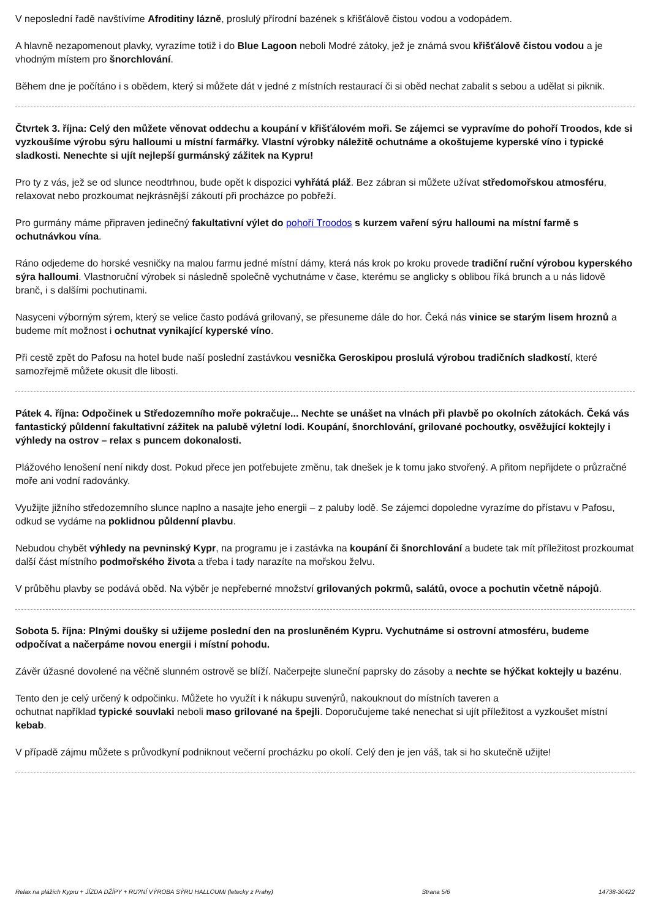V neposlední řadě navštívíme Afroditiny lázně, proslulý přírodní bazének s křišťálově čistou vodou a vodopádem.
A hlavně nezapomenout plavky, vyrazíme totiž i do Blue Lagoon neboli Modré zátoky, jež je známá svou křišťálově čistou vodou a je vhodným místem pro šnorchlování.
Během dne je počítáno i s obědem, který si můžete dát v jedné z místních restaurací či si oběd nechat zabalit s sebou a udělat si piknik.
Čtvrtek 3. října: Celý den můžete věnovat oddechu a koupání v křišťálovém moři. Se zájemci se vypravíme do pohoří Troodos, kde si vyzkoušíme výrobu sýru halloumi u místní farmářky. Vlastní výrobky náležitě ochutnáme a okoštujeme kyperské víno i typické sladkosti. Nenechte si ujít nejlepší gurmánský zážitek na Kypru!
Pro ty z vás, jež se od slunce neodtrhnou, bude opět k dispozici vyhřátá pláž. Bez zábran si můžete užívat středomořskou atmosféru, relaxovat nebo prozkoumat nejkrásnější zákoutí při procházce po pobřeží.
Pro gurmány máme připraven jedinečný fakultativní výlet do pohoří Troodos s kurzem vaření sýru halloumi na místní farmě s ochutnávkou vína.
Ráno odjedeme do horské vesničky na malou farmu jedné místní dámy, která nás krok po kroku provede tradiční ruční výrobou kyperského sýra halloumi. Vlastnoruční výrobek si následně společně vychutnáme v čase, kterému se anglicky s oblibou říká brunch a u nás lidově branč, i s dalšími pochutinami.
Nasyceni výborným sýrem, který se velice často podává grilovaný, se přesuneme dále do hor. Čeká nás vinice se starým lisem hroznů a budeme mít možnost i ochutnat vynikající kyperské víno.
Při cestě zpět do Pafosu na hotel bude naší poslední zastávkou vesnička Geroskipou proslulá výrobou tradičních sladkostí, které samozřejmě můžete okusit dle libosti.
Pátek 4. října: Odpočinek u Středozemního moře pokračuje... Nechte se unášet na vlnách při plavbě po okolních zátokách. Čeká vás fantastický půldenní fakultativní zážitek na palubě výletní lodi. Koupání, šnorchlování, grilované pochoutky, osvěžující koktejly i výhledy na ostrov – relax s puncem dokonalosti.
Plážového lenošení není nikdy dost. Pokud přece jen potřebujete změnu, tak dnešek je k tomu jako stvořený. A přitom nepřijdete o průzračné moře ani vodní radovánky.
Využijte jižního středozemního slunce naplno a nasajte jeho energii – z paluby lodě. Se zájemci dopoledne vyrazíme do přístavu v Pafosu, odkud se vydáme na poklidnou půldenní plavbu.
Nebudou chybět výhledy na pevninský Kypr, na programu je i zastávka na koupání či šnorchlování a budete tak mít příležitost prozkoumat další část místního podmořského života a třeba i tady narazíte na mořskou želvu.
V průběhu plavby se podává oběd. Na výběr je nepřeberné množství grilovaných pokrmů, salátů, ovoce a pochutin včetně nápojů.
Sobota 5. října: Plnými doušky si užijeme poslední den na prosluněném Kypru. Vychutnáme si ostrovní atmosféru, budeme odpočívat a načerpáme novou energii i místní pohodu.
Závěr úžasné dovolené na věčně slunném ostrově se blíží. Načerpejte sluneční paprsky do zásoby a nechte se hýčkat koktejly u bazénu.
Tento den je celý určený k odpočinku. Můžete ho využít i k nákupu suvenýrů, nakouknout do místních taveren a
ochutnat například typické souvlaki neboli maso grilované na špejli. Doporučujeme také nenechat si ujít příležitost a vyzkoušet místní kebab.
V případě zájmu můžete s průvodkyní podniknout večerní procházku po okolí. Celý den je jen váš, tak si ho skutečně užijte!
Relax na plážích Kypru + JÍZDA DŽÍPY + RU?NÍ VÝROBA SÝRU HALLOUMI (letecky z Prahy) Strana 5/6 14738-30422